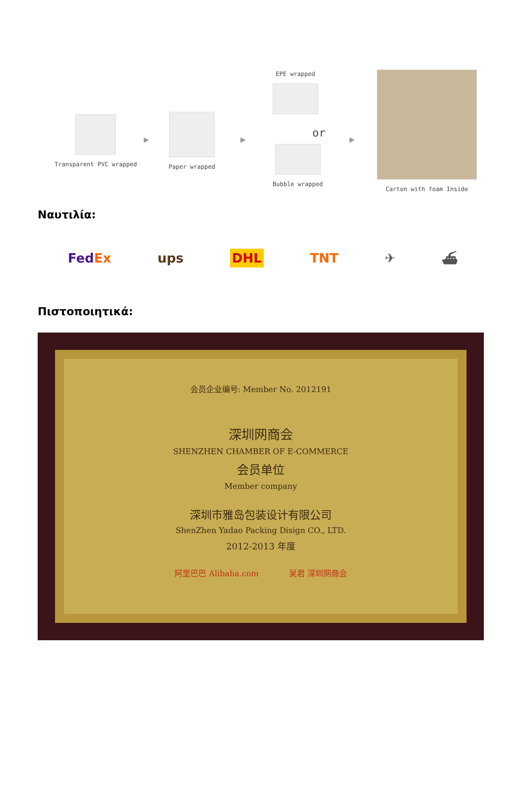Transparent PVC wrapped
▶
Paper wrapped
▶
EPE wrapped
or
Bubble wrapped
▶
Carton with foam Inside
Ναυτιλία:
FedEx ups DHL TNT ✈ ⛴
Πιστοποιητικά:
会员企业编号: Member No. 2012191
深圳网商会
SHENZHEN CHAMBER OF E-COMMERCE
会员单位
Member company
深圳市雅岛包装设计有限公司
ShenZhen Yadao Packing Disign CO., LTD.
2012-2013 年度
阿里巴巴 Alibaba.com 吴君 深圳网商会